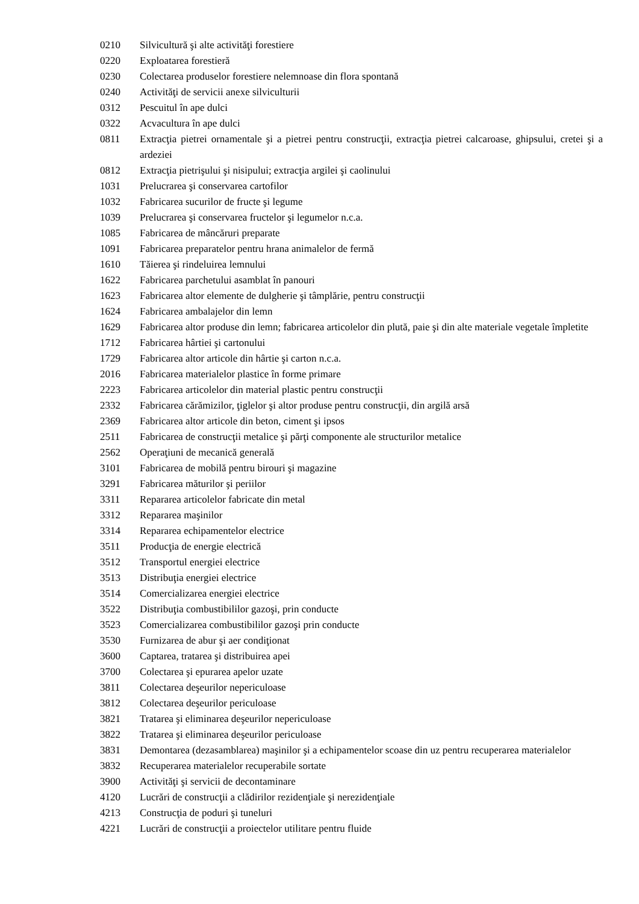0210 Silvicultură şi alte activităţi forestiere
0220 Exploatarea forestieră
0230 Colectarea produselor forestiere nelemnoase din flora spontană
0240 Activităţi de servicii anexe silviculturii
0312 Pescuitul în ape dulci
0322 Acvacultura în ape dulci
0811 Extracţia pietrei ornamentale şi a pietrei pentru construcţii, extracţia pietrei calcaroase, ghipsului, cretei şi a ardeziei
0812 Extracţia pietrişului şi nisipului; extracţia argilei şi caolinului
1031 Prelucrarea şi conservarea cartofilor
1032 Fabricarea sucurilor de fructe şi legume
1039 Prelucrarea şi conservarea fructelor şi legumelor n.c.a.
1085 Fabricarea de mâncăruri preparate
1091 Fabricarea preparatelor pentru hrana animalelor de fermă
1610 Tăierea şi rindeluirea lemnului
1622 Fabricarea parchetului asamblat în panouri
1623 Fabricarea altor elemente de dulgherie şi tâmplărie, pentru construcţii
1624 Fabricarea ambalajelor din lemn
1629 Fabricarea altor produse din lemn; fabricarea articolelor din plută, paie şi din alte materiale vegetale împletite
1712 Fabricarea hârtiei şi cartonului
1729 Fabricarea altor articole din hârtie şi carton n.c.a.
2016 Fabricarea materialelor plastice în forme primare
2223 Fabricarea articolelor din material plastic pentru construcţii
2332 Fabricarea cărămizilor, ţiglelor şi altor produse pentru construcţii, din argilă arsă
2369 Fabricarea altor articole din beton, ciment şi ipsos
2511 Fabricarea de construcţii metalice şi părţi componente ale structurilor metalice
2562 Operaţiuni de mecanică generală
3101 Fabricarea de mobilă pentru birouri şi magazine
3291 Fabricarea măturilor şi periilor
3311 Repararea articolelor fabricate din metal
3312 Repararea maşinilor
3314 Repararea echipamentelor electrice
3511 Producţia de energie electrică
3512 Transportul energiei electrice
3513 Distribuţia energiei electrice
3514 Comercializarea energiei electrice
3522 Distribuţia combustibililor gazoşi, prin conducte
3523 Comercializarea combustibililor gazoşi prin conducte
3530 Furnizarea de abur şi aer condiţionat
3600 Captarea, tratarea şi distribuirea apei
3700 Colectarea şi epurarea apelor uzate
3811 Colectarea deşeurilor nepericuloase
3812 Colectarea deşeurilor periculoase
3821 Tratarea şi eliminarea deşeurilor nepericuloase
3822 Tratarea şi eliminarea deşeurilor periculoase
3831 Demontarea (dezasamblarea) maşinilor şi a echipamentelor scoase din uz pentru recuperarea materialelor
3832 Recuperarea materialelor recuperabile sortate
3900 Activităţi şi servicii de decontaminare
4120 Lucrări de construcţii a clădirilor rezidenţiale şi nerezidenţiale
4213 Construcţia de poduri şi tuneluri
4221 Lucrări de construcţii a proiectelor utilitare pentru fluide